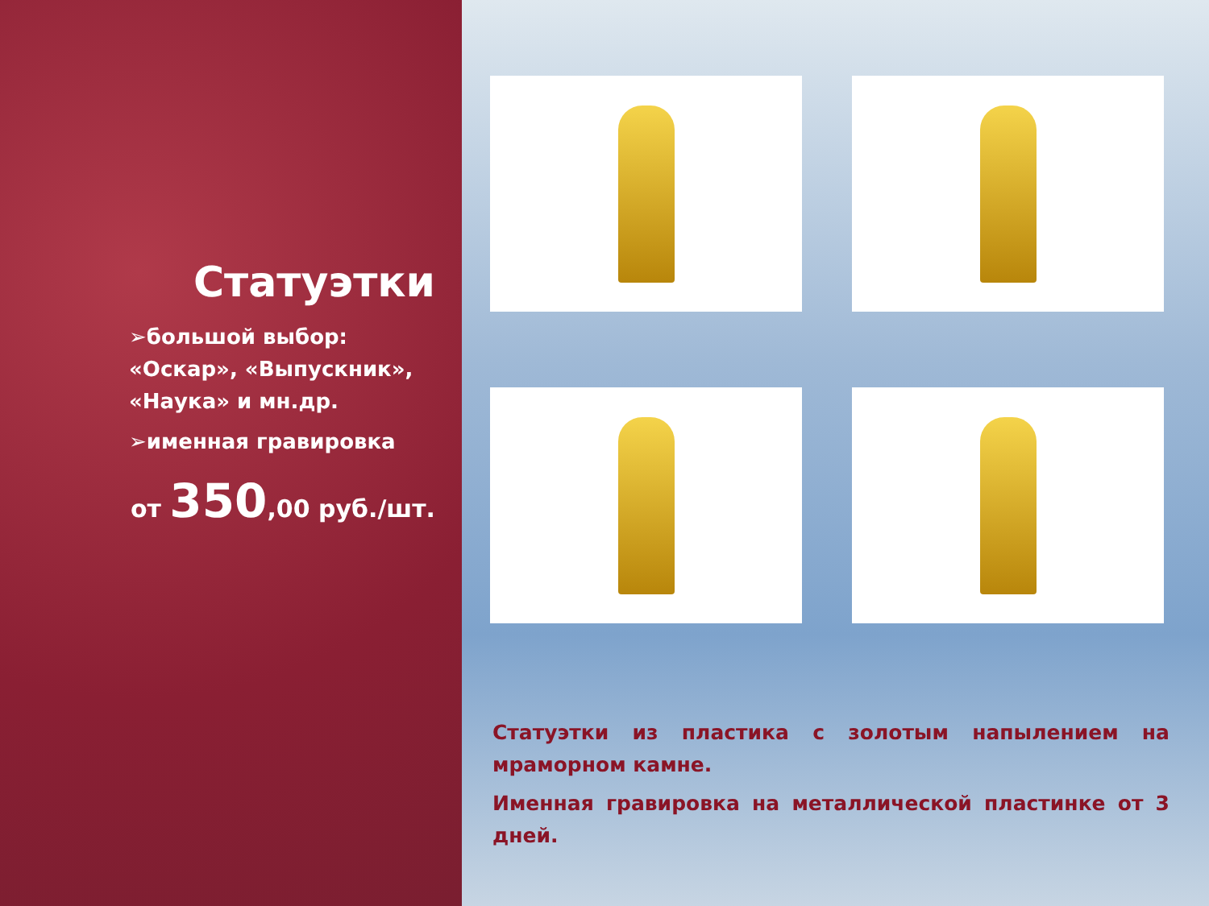Статуэтки
➢большой выбор: «Оскар», «Выпускник», «Наука» и мн.др.
➢именная гравировка
от 350,00 руб./шт.
Статуэтки из пластика с золотым напылением на мраморном камне.
Именная гравировка на металлической пластинке от 3 дней.